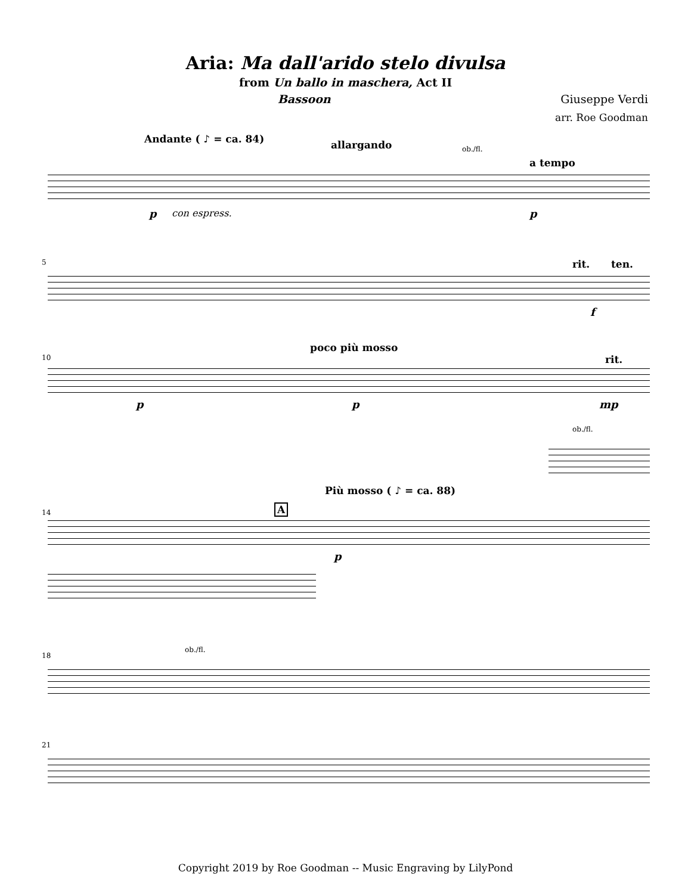Aria: Ma dall'arido stelo divulsa
from Un ballo in maschera, Act II
Bassoon Giuseppe Verdi
arr. Roe Goodman
Andante ( ♪ = ca. 84) allargando ob./fl.
a tempo
p con espress. p
5 rit. ten.
f
10
poco più mosso
rit.
p p mp
ob./fl.
14
Più mosso ( ♪ = ca. 88)
A
p
18
ob./fl.
21
Copyright 2019 by Roe Goodman -- Music Engraving by LilyPond